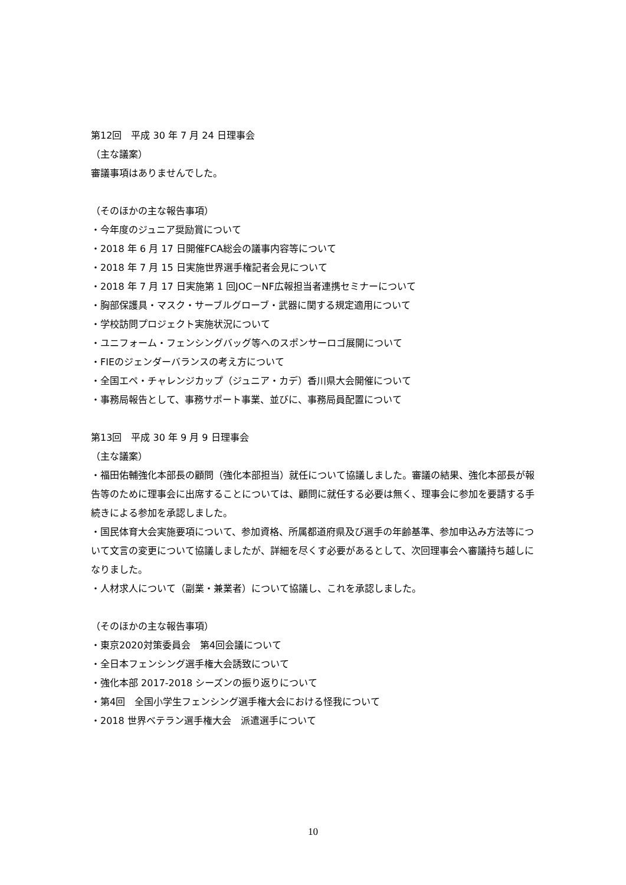第12回　平成 30 年 7 月 24 日理事会
（主な議案）
審議事項はありませんでした。
（そのほかの主な報告事項）
・今年度のジュニア奨励賞について
・2018 年 6 月 17 日開催FCA総会の議事内容等について
・2018 年 7 月 15 日実施世界選手権記者会見について
・2018 年 7 月 17 日実施第 1 回JOC－NF広報担当者連携セミナーについて
・胸部保護具・マスク・サーブルグローブ・武器に関する規定適用について
・学校訪問プロジェクト実施状況について
・ユニフォーム・フェンシングバッグ等へのスポンサーロゴ展開について
・FIEのジェンダーバランスの考え方について
・全国エペ・チャレンジカップ（ジュニア・カデ）香川県大会開催について
・事務局報告として、事務サポート事業、並びに、事務局員配置について
第13回　平成 30 年 9 月 9 日理事会
（主な議案）
・福田佑輔強化本部長の顧問（強化本部担当）就任について協議しました。審議の結果、強化本部長が報告等のために理事会に出席することについては、顧問に就任する必要は無く、理事会に参加を要請する手続きによる参加を承認しました。
・国民体育大会実施要項について、参加資格、所属都道府県及び選手の年齢基準、参加申込み方法等について文言の変更について協議しましたが、詳細を尽くす必要があるとして、次回理事会へ審議持ち越しになりました。
・人材求人について（副業・兼業者）について協議し、これを承認しました。
（そのほかの主な報告事項）
・東京2020対策委員会　第4回会議について
・全日本フェンシング選手権大会誘致について
・強化本部 2017-2018 シーズンの振り返りについて
・第4回　全国小学生フェンシング選手権大会における怪我について
・2018 世界ベテラン選手権大会　派遣選手について
10